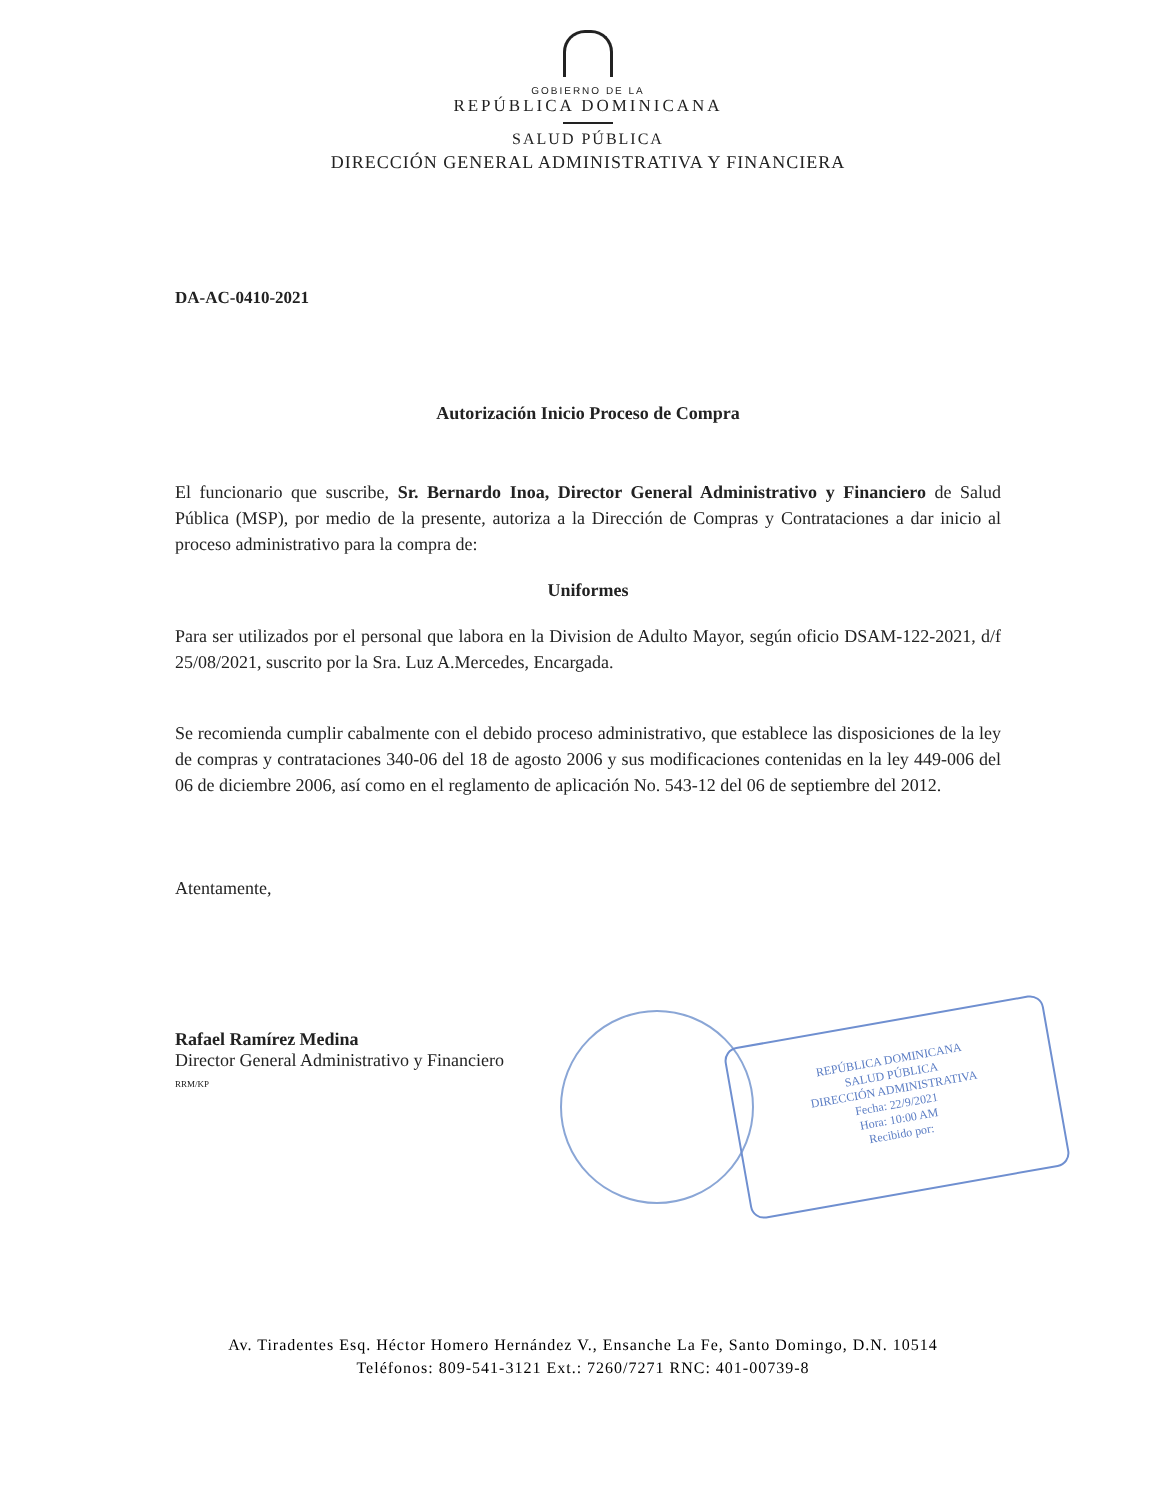GOBIERNO DE LA
REPÚBLICA DOMINICANA
SALUD PÚBLICA
DIRECCIÓN GENERAL ADMINISTRATIVA Y FINANCIERA
DA-AC-0410-2021
Autorización Inicio Proceso de Compra
El funcionario que suscribe, Sr. Bernardo Inoa, Director General Administrativo y Financiero de Salud Pública (MSP), por medio de la presente, autoriza a la Dirección de Compras y Contrataciones a dar inicio al proceso administrativo para la compra de:
Uniformes
Para ser utilizados por el personal que labora en la Division de Adulto Mayor, según oficio DSAM-122-2021, d/f 25/08/2021, suscrito por la Sra. Luz A.Mercedes, Encargada.
Se recomienda cumplir cabalmente con el debido proceso administrativo, que establece las disposiciones de la ley de compras y contrataciones 340-06 del 18 de agosto 2006 y sus modificaciones contenidas en la ley 449-006 del 06 de diciembre 2006, así como en el reglamento de aplicación No. 543-12 del 06 de septiembre del 2012.
Atentamente,
Rafael Ramírez Medina
Director General Administrativo y Financiero
RRM/KP
REPÚBLICA DOMINICANA
SALUD PÚBLICA
DIRECCIÓN ADMINISTRATIVA
Fecha: 22/9/2021
Hora: 10:00 AM
Recibido por:
Av. Tiradentes Esq. Héctor Homero Hernández V., Ensanche La Fe, Santo Domingo, D.N. 10514
Teléfonos: 809-541-3121 Ext.: 7260/7271 RNC: 401-00739-8